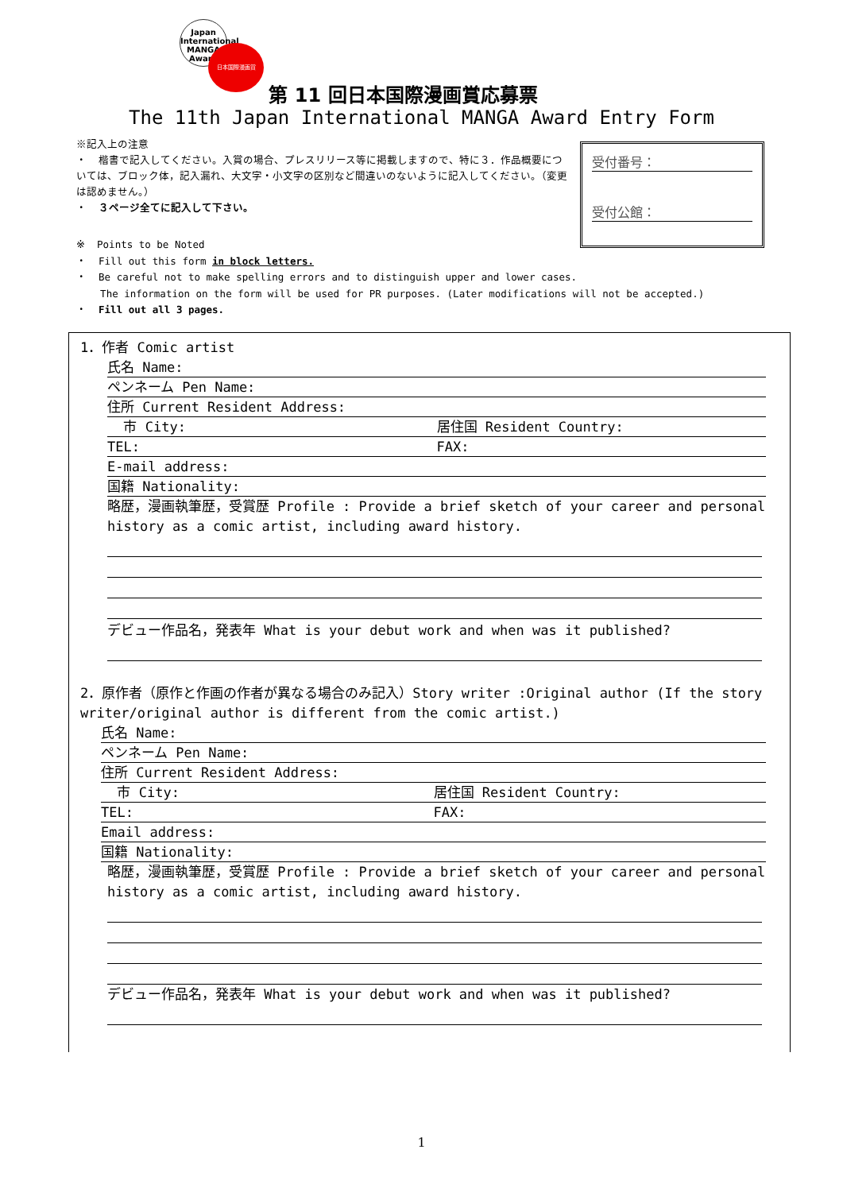Japan International
MANGA
Award
日本国際漫画賞
第 11 回日本国際漫画賞応募票
The 11th Japan International MANGA Award Entry Form
※記入上の注意
・ 楷書で記入してください。入賞の場合、プレスリリース等に掲載しますので、特に３．作品概要については、ブロック体，記入漏れ、大文字・小文字の区別など間違いのないように記入してください。（変更は認めません。）
・ ３ページ全てに記入して下さい。
受付番号：
受付公館：
※ Points to be Noted
・ Fill out this form in block letters.
・ Be careful not to make spelling errors and to distinguish upper and lower cases.
The information on the form will be used for PR purposes. (Later modifications will not be accepted.)
・ Fill out all 3 pages.
1．作者 Comic artist
氏名 Name:
ペンネーム Pen Name:
住所 Current Resident Address:
市 City: 居住国 Resident Country:
TEL: FAX:
E-mail address:
国籍 Nationality:
略歴，漫画執筆歴，受賞歴 Profile : Provide a brief sketch of your career and personal history as a comic artist, including award history.
デビュー作品名，発表年 What is your debut work and when was it published?
2．原作者（原作と作画の作者が異なる場合のみ記入）Story writer :Original author (If the story writer/original author is different from the comic artist.)
氏名 Name:
ペンネーム Pen Name:
住所 Current Resident Address:
市 City: 居住国 Resident Country:
TEL: FAX:
Email address:
国籍 Nationality:
略歴，漫画執筆歴，受賞歴 Profile : Provide a brief sketch of your career and personal history as a comic artist, including award history.
デビュー作品名，発表年 What is your debut work and when was it published?
1